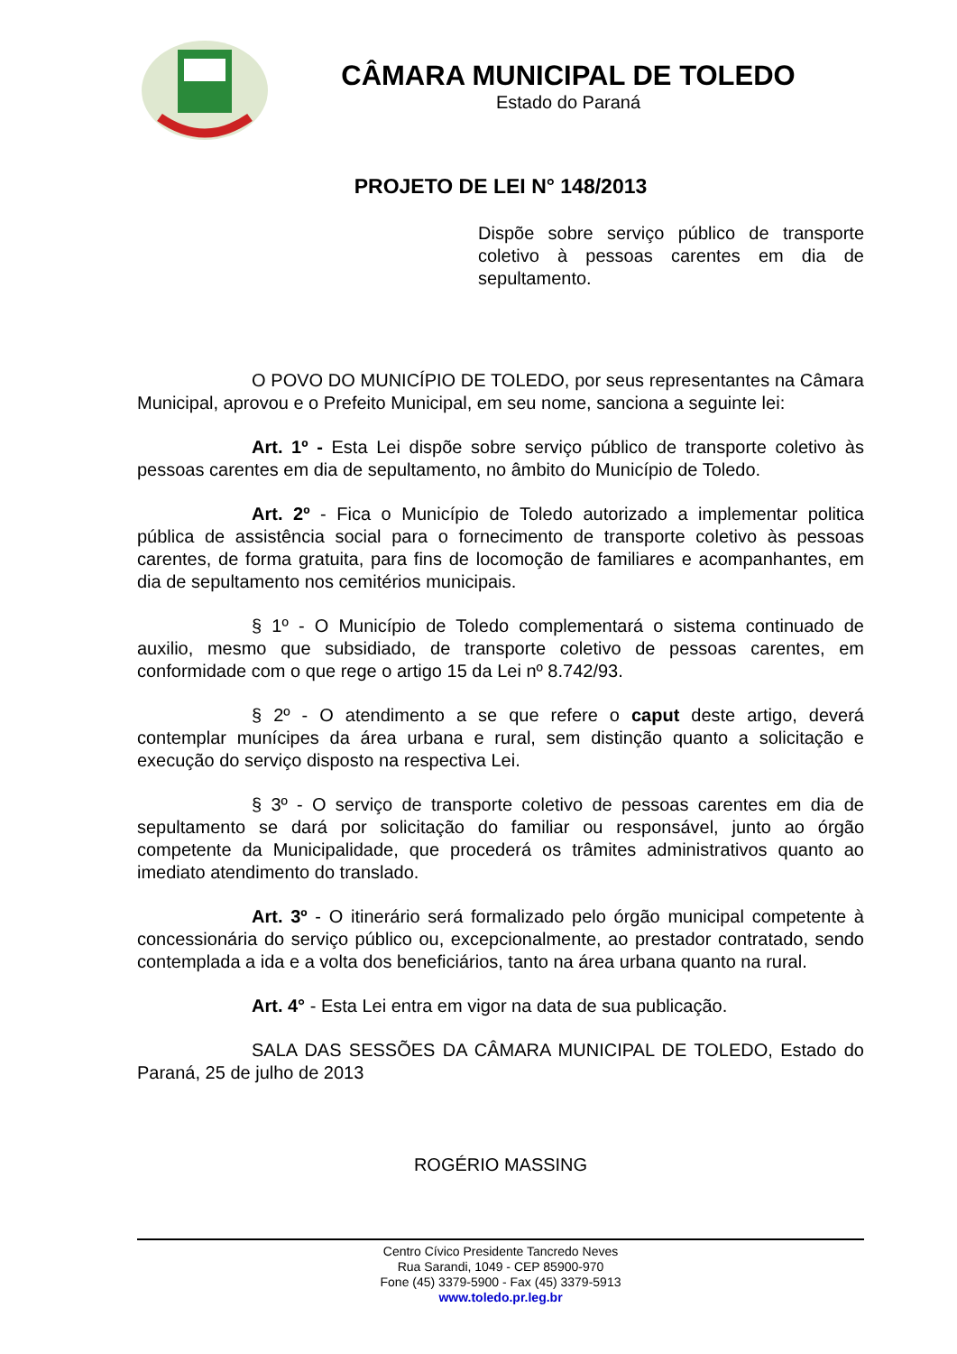CÂMARA MUNICIPAL DE TOLEDO
Estado do Paraná
PROJETO DE LEI N° 148/2013
Dispõe sobre serviço público de transporte coletivo à pessoas carentes em dia de sepultamento.
O POVO DO MUNICÍPIO DE TOLEDO, por seus representantes na Câmara Municipal, aprovou e o Prefeito Municipal, em seu nome, sanciona a seguinte lei:
Art. 1º - Esta Lei dispõe sobre serviço público de transporte coletivo às pessoas carentes em dia de sepultamento, no âmbito do Município de Toledo.
Art. 2º - Fica o Município de Toledo autorizado a implementar politica pública de assistência social para o fornecimento de transporte coletivo às pessoas carentes, de forma gratuita, para fins de locomoção de familiares e acompanhantes, em dia de sepultamento nos cemitérios municipais.
§ 1º - O Município de Toledo complementará o sistema continuado de auxilio, mesmo que subsidiado, de transporte coletivo de pessoas carentes, em conformidade com o que rege o artigo 15 da Lei nº 8.742/93.
§ 2º - O atendimento a se que refere o caput deste artigo, deverá contemplar munícipes da área urbana e rural, sem distinção quanto a solicitação e execução do serviço disposto na respectiva Lei.
§ 3º - O serviço de transporte coletivo de pessoas carentes em dia de sepultamento se dará por solicitação do familiar ou responsável, junto ao órgão competente da Municipalidade, que procederá os trâmites administrativos quanto ao imediato atendimento do translado.
Art. 3º - O itinerário será formalizado pelo órgão municipal competente à concessionária do serviço público ou, excepcionalmente, ao prestador contratado, sendo contemplada a ida e a volta dos beneficiários, tanto na área urbana quanto na rural.
Art. 4° - Esta Lei entra em vigor na data de sua publicação.
SALA DAS SESSÕES DA CÂMARA MUNICIPAL DE TOLEDO, Estado do Paraná, 25 de julho de 2013
ROGÉRIO MASSING
Centro Cívico Presidente Tancredo Neves
Rua Sarandi, 1049 - CEP 85900-970
Fone (45) 3379-5900 - Fax (45) 3379-5913
www.toledo.pr.leg.br